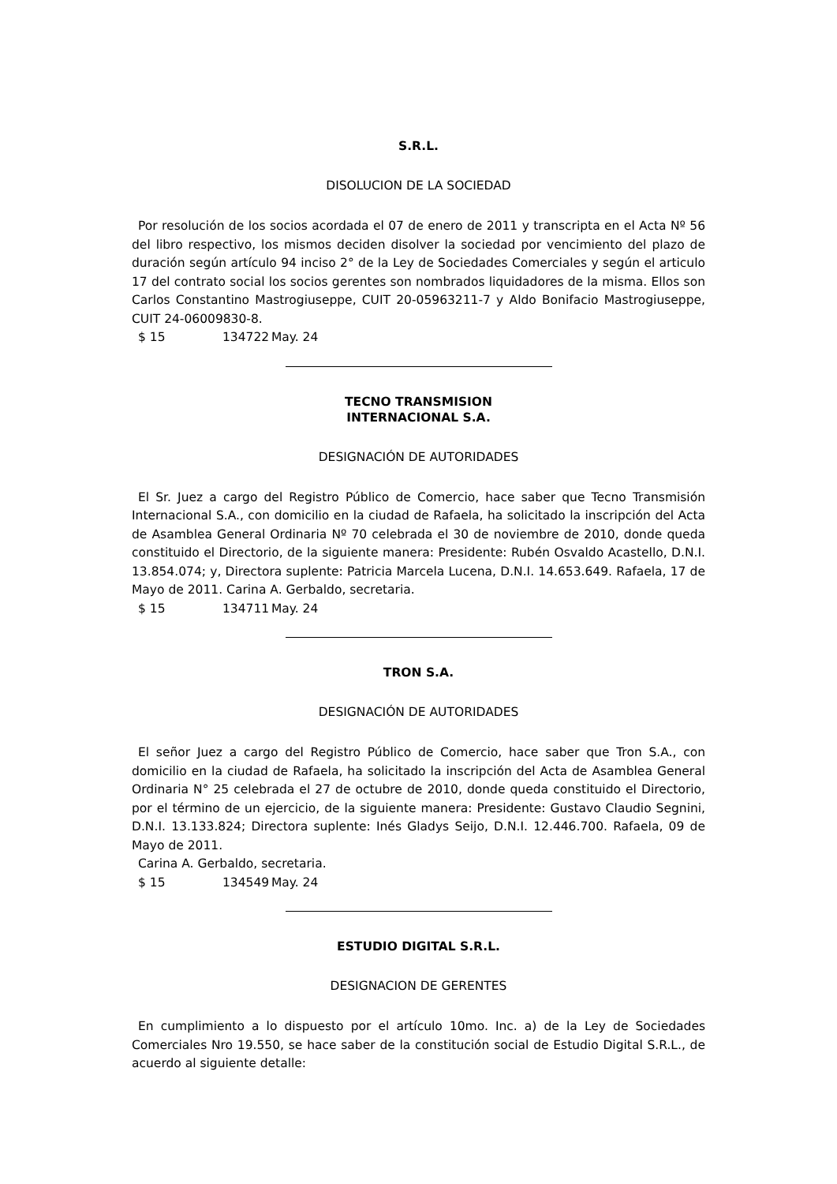S.R.L.
DISOLUCION DE LA SOCIEDAD
Por resolución de los socios acordada el 07 de enero de 2011 y transcripta en el Acta Nº 56 del libro respectivo, los mismos deciden disolver la sociedad por vencimiento del plazo de duración según artículo 94 inciso 2° de la Ley de Sociedades Comerciales y según el articulo 17 del contrato social los socios gerentes son nombrados liquidadores de la misma. Ellos son Carlos Constantino Mastrogiuseppe, CUIT 20-05963211-7 y Aldo Bonifacio Mastrogiuseppe, CUIT 24-06009830-8.
$ 15 134722 May. 24
TECNO TRANSMISION
INTERNACIONAL S.A.
DESIGNACIÓN DE AUTORIDADES
El Sr. Juez a cargo del Registro Público de Comercio, hace saber que Tecno Transmisión Internacional S.A., con domicilio en la ciudad de Rafaela, ha solicitado la inscripción del Acta de Asamblea General Ordinaria Nº 70 celebrada el 30 de noviembre de 2010, donde queda constituido el Directorio, de la siguiente manera: Presidente: Rubén Osvaldo Acastello, D.N.I. 13.854.074; y, Directora suplente: Patricia Marcela Lucena, D.N.I. 14.653.649. Rafaela, 17 de Mayo de 2011. Carina A. Gerbaldo, secretaria.
$ 15 134711 May. 24
TRON S.A.
DESIGNACIÓN DE AUTORIDADES
El señor Juez a cargo del Registro Público de Comercio, hace saber que Tron S.A., con domicilio en la ciudad de Rafaela, ha solicitado la inscripción del Acta de Asamblea General Ordinaria N° 25 celebrada el 27 de octubre de 2010, donde queda constituido el Directorio, por el término de un ejercicio, de la siguiente manera: Presidente: Gustavo Claudio Segnini, D.N.I. 13.133.824; Directora suplente: Inés Gladys Seijo, D.N.I. 12.446.700. Rafaela, 09 de Mayo de 2011.
Carina A. Gerbaldo, secretaria.
$ 15 134549 May. 24
ESTUDIO DIGITAL S.R.L.
DESIGNACION DE GERENTES
En cumplimiento a lo dispuesto por el artículo 10mo. Inc. a) de la Ley de Sociedades Comerciales Nro 19.550, se hace saber de la constitución social de Estudio Digital S.R.L., de acuerdo al siguiente detalle: